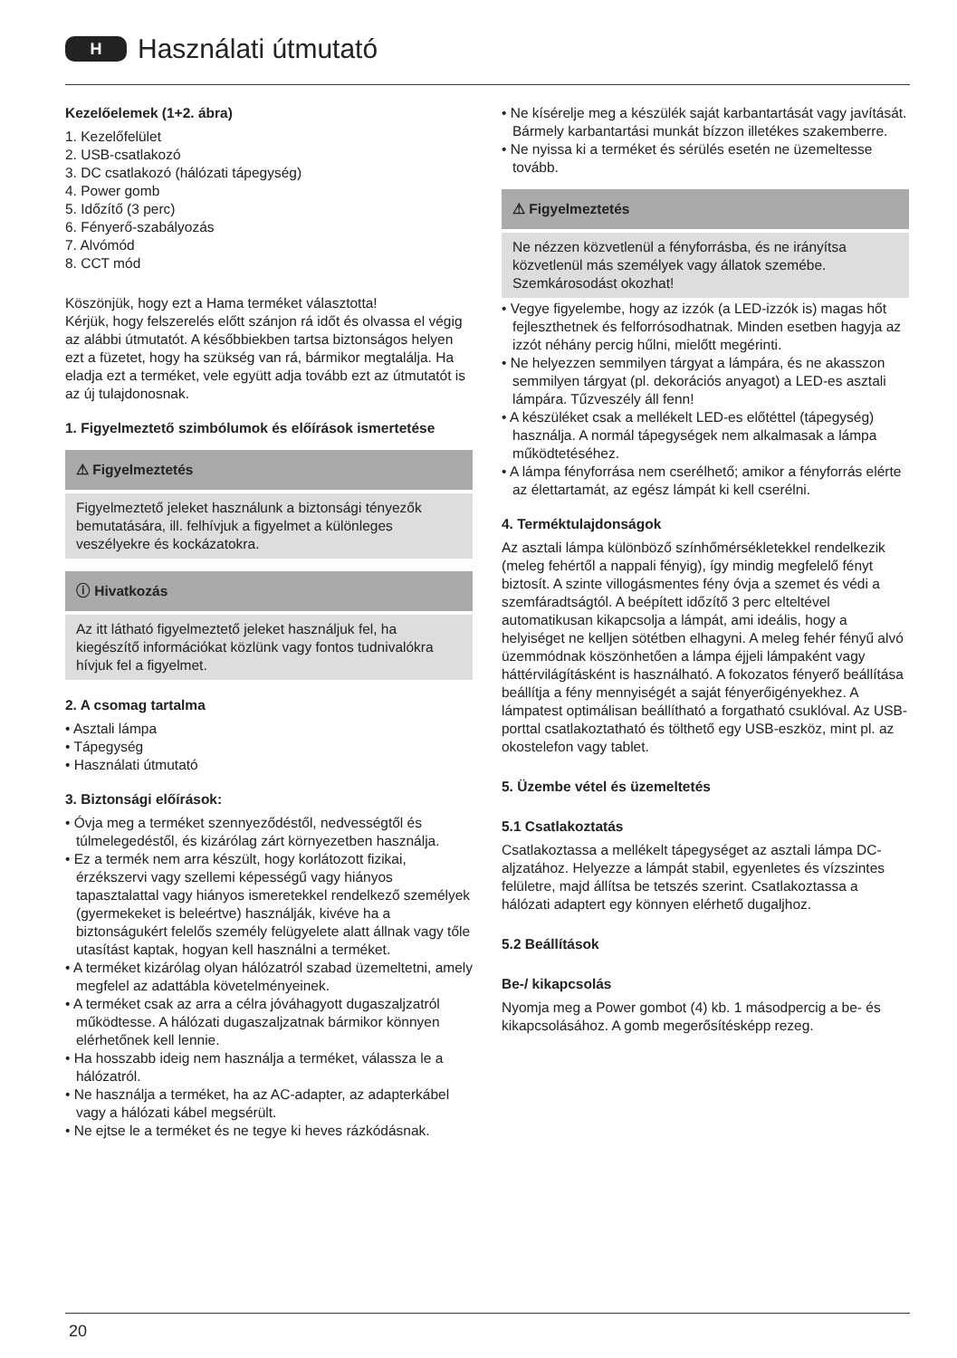H
Használati útmutató
Kezelőelemek (1+2. ábra)
1. Kezelőfelület
2. USB-csatlakozó
3. DC csatlakozó (hálózati tápegység)
4. Power gomb
5. Időzítő (3 perc)
6. Fényerő-szabályozás
7. Alvómód
8. CCT mód
Köszönjük, hogy ezt a Hama terméket választotta!
Kérjük, hogy felszerelés előtt szánjon rá időt és olvassa el végig az alábbi útmutatót. A későbbiekben tartsa biztonságos helyen ezt a füzetet, hogy ha szükség van rá, bármikor megtalálja. Ha eladja ezt a terméket, vele együtt adja tovább ezt az útmutatót is az új tulajdonosnak.
1. Figyelmeztető szimbólumok és előírások ismertetése
⚠ Figyelmeztetés
Figyelmeztető jeleket használunk a biztonsági tényezők bemutatására, ill. felhívjuk a figyelmet a különleges veszélyekre és kockázatokra.
ⓘ Hivatkozás
Az itt látható figyelmeztető jeleket használjuk fel, ha kiegészítő információkat közlünk vagy fontos tudnivalókra hívjuk fel a figyelmet.
2. A csomag tartalma
• Asztali lámpa
• Tápegység
• Használati útmutató
3. Biztonsági előírások:
• Óvja meg a terméket szennyeződéstől, nedvességtől és túlmelegedéstől, és kizárólag zárt környezetben használja.
• Ez a termék nem arra készült, hogy korlátozott fizikai, érzékszervi vagy szellemi képességű vagy hiányos tapasztalattal vagy hiányos ismeretekkel rendelkező személyek (gyermekeket is beleértve) használják, kivéve ha a biztonságukért felelős személy felügyelete alatt állnak vagy tőle utasítást kaptak, hogyan kell használni a terméket.
• A terméket kizárólag olyan hálózatról szabad üzemeltetni, amely megfelel az adattábla követelményeinek.
• A terméket csak az arra a célra jóváhagyott dugaszaljzatról működtesse. A hálózati dugaszaljzatnak bármikor könnyen elérhetőnek kell lennie.
• Ha hosszabb ideig nem használja a terméket, válassza le a hálózatról.
• Ne használja a terméket, ha az AC-adapter, az adapterkábel vagy a hálózati kábel megsérült.
• Ne ejtse le a terméket és ne tegye ki heves rázkódásnak.
• Ne kísérelje meg a készülék saját karbantartását vagy javítását. Bármely karbantartási munkát bízzon illetékes szakemberre.
• Ne nyissa ki a terméket és sérülés esetén ne üzemeltesse tovább.
⚠ Figyelmeztetés
Ne nézzen közvetlenül a fényforrásba, és ne irányítsa közvetlenül más személyek vagy állatok szemébe. Szemkárosodást okozhat!
• Vegye figyelembe, hogy az izzók (a LED-izzók is) magas hőt fejleszthetnek és felforrósodhatnak. Minden esetben hagyja az izzót néhány percig hűlni, mielőtt megérinti.
• Ne helyezzen semmilyen tárgyat a lámpára, és ne akasszon semmilyen tárgyat (pl. dekorációs anyagot) a LED-es asztali lámpára. Tűzveszély áll fenn!
• A készüléket csak a mellékelt LED-es előtéttel (tápegység) használja. A normál tápegységek nem alkalmasak a lámpa működtetéséhez.
• A lámpa fényforrása nem cserélhető; amikor a fényforrás elérte az élettartamát, az egész lámpát ki kell cserélni.
4. Terméktulajdonságok
Az asztali lámpa különböző színhőmérsékletekkel rendelkezik (meleg fehértől a nappali fényig), így mindig megfelelő fényt biztosít. A szinte villogásmentes fény óvja a szemet és védi a szemfáradtságtól. A beépített időzítő 3 perc elteltével automatikusan kikapcsolja a lámpát, ami ideális, hogy a helyiséget ne kelljen sötétben elhagyni. A meleg fehér fényű alvó üzemmódnak köszönhetően a lámpa éjjeli lámpaként vagy háttérvilágításként is használható. A fokozatos fényerő beállítása beállítja a fény mennyiségét a saját fényerőigényekhez. A lámpatest optimálisan beállítható a forgatható csuklóval. Az USB-porttal csatlakoztatható és tölthető egy USB-eszköz, mint pl. az okostelefon vagy tablet.
5. Üzembe vétel és üzemeltetés
5.1 Csatlakoztatás
Csatlakoztassa a mellékelt tápegységet az asztali lámpa DC-aljzatához. Helyezze a lámpát stabil, egyenletes és vízszintes felületre, majd állítsa be tetszés szerint. Csatlakoztassa a hálózati adaptert egy könnyen elérhető dugaljhoz.
5.2 Beállítások
Be-/ kikapcsolás
Nyomja meg a Power gombot (4) kb. 1 másodpercig a be- és kikapcsolásához. A gomb megerősítésképp rezeg.
20